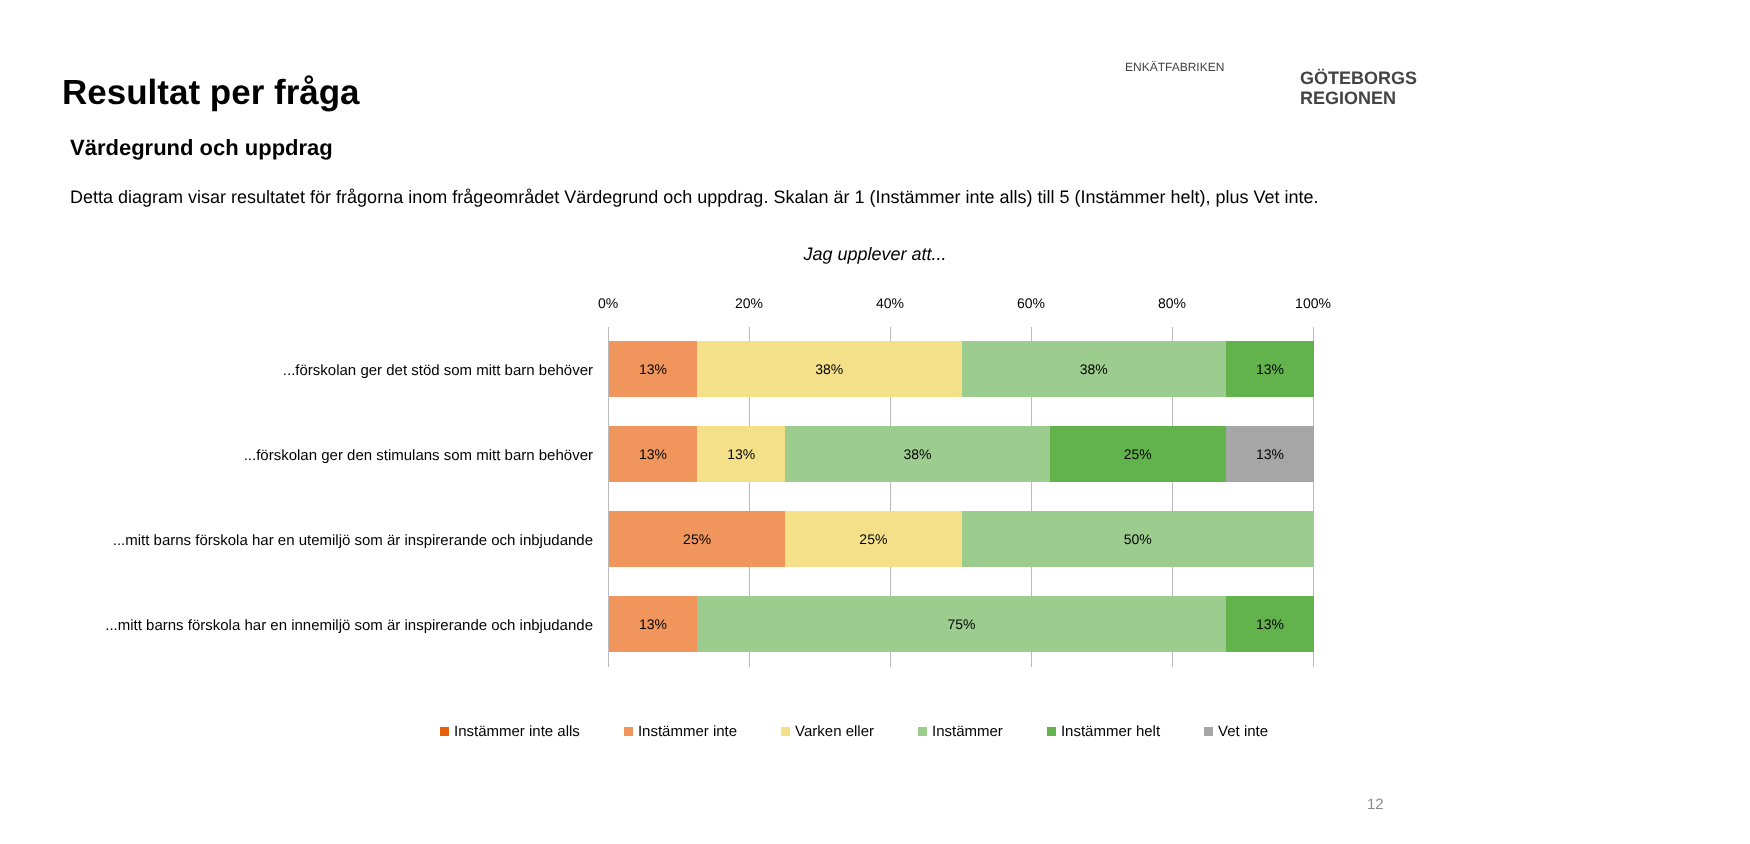Resultat per fråga
Värdegrund och uppdrag
Detta diagram visar resultatet för frågorna inom frågeområdet Värdegrund och uppdrag. Skalan är 1 (Instämmer inte alls) till 5 (Instämmer helt), plus Vet inte.
ENKÄTFABRIKEN
GÖTEBORGS
REGIONEN
Jag upplever att...
0% 20% 40% 60% 80% 100%
...förskolan ger det stöd som mitt barn behöver
13% 38% 38% 13%
...förskolan ger den stimulans som mitt barn behöver
13% 13% 38% 25% 13%
...mitt barns förskola har en utemiljö som är inspirerande och inbjudande
25% 25% 50%
...mitt barns förskola har en innemiljö som är inspirerande och inbjudande
13% 75% 13%
Instämmer inte alls Instämmer inte Varken eller Instämmer Instämmer helt Vet inte
12